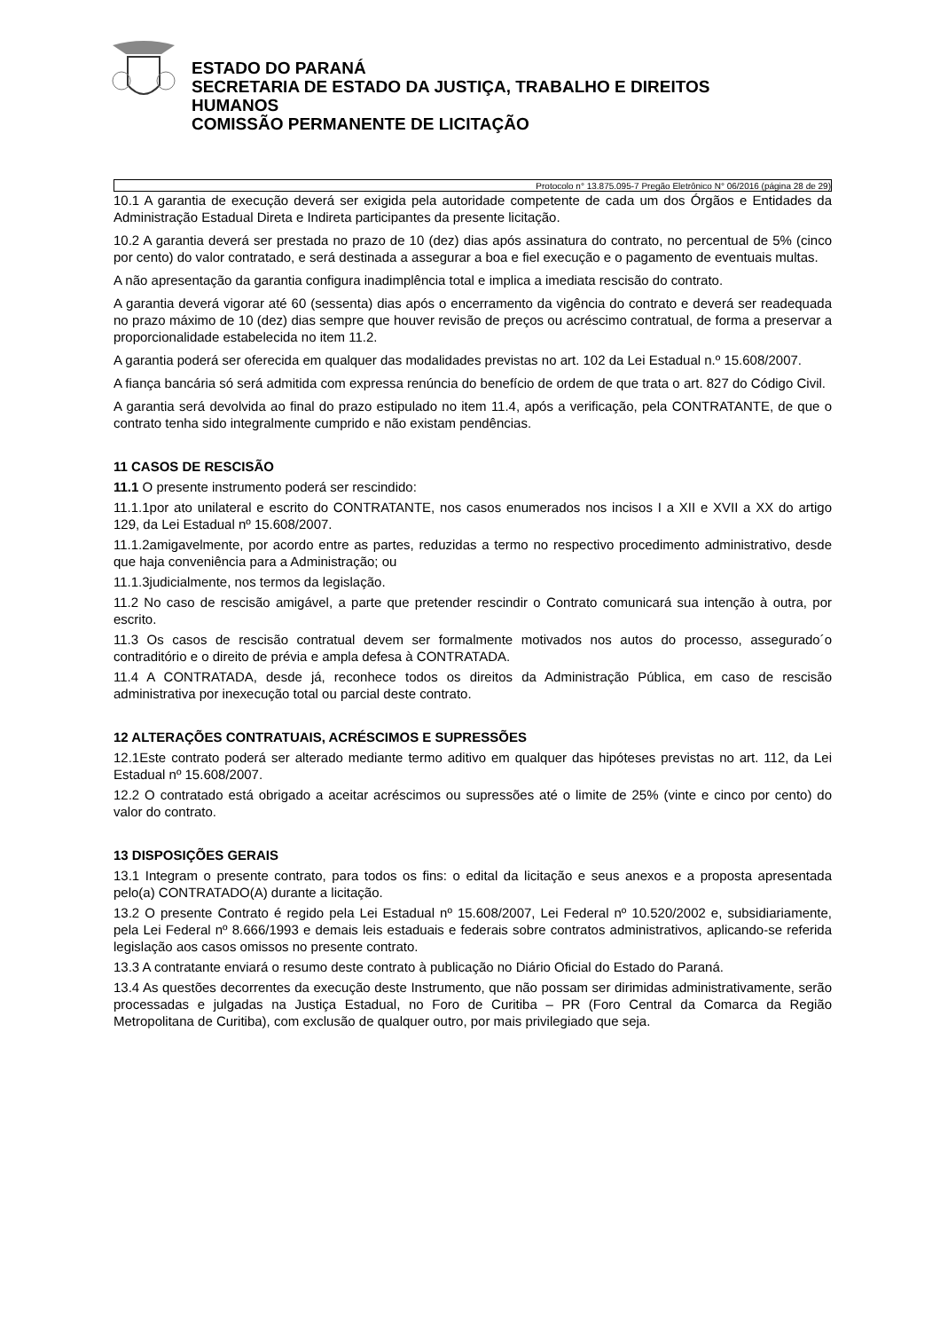ESTADO DO PARANÁ
SECRETARIA DE ESTADO DA JUSTIÇA, TRABALHO E DIREITOS
HUMANOS
COMISSÃO PERMANENTE DE LICITAÇÃO
Protocolo n° 13.875.095-7 Pregão Eletrônico N° 06/2016 (página 28 de 29)
10.1 A garantia de execução deverá ser exigida pela autoridade competente de cada um dos Órgãos e Entidades da Administração Estadual Direta e Indireta participantes da presente licitação.
10.2 A garantia deverá ser prestada no prazo de 10 (dez) dias após assinatura do contrato, no percentual de 5% (cinco por cento) do valor contratado, e será destinada a assegurar a boa e fiel execução e o pagamento de eventuais multas.
A não apresentação da garantia configura inadimplência total e implica a imediata rescisão do contrato.
A garantia deverá vigorar até 60 (sessenta) dias após o encerramento da vigência do contrato e deverá ser readequada no prazo máximo de 10 (dez) dias sempre que houver revisão de preços ou acréscimo contratual, de forma a preservar a proporcionalidade estabelecida no item 11.2.
A garantia poderá ser oferecida em qualquer das modalidades previstas no art. 102 da Lei Estadual n.º 15.608/2007.
A fiança bancária só será admitida com expressa renúncia do benefício de ordem de que trata o art. 827 do Código Civil.
A garantia será devolvida ao final do prazo estipulado no item 11.4, após a verificação, pela CONTRATANTE, de que o contrato tenha sido integralmente cumprido e não existam pendências.
11 CASOS DE RESCISÃO
11.1 O presente instrumento poderá ser rescindido:
11.1.1por ato unilateral e escrito do CONTRATANTE, nos casos enumerados nos incisos I a XII e XVII a XX do artigo 129, da Lei Estadual nº 15.608/2007.
11.1.2amigavelmente, por acordo entre as partes, reduzidas a termo no respectivo procedimento administrativo, desde que haja conveniência para a Administração; ou
11.1.3judicialmente, nos termos da legislação.
11.2 No caso de rescisão amigável, a parte que pretender rescindir o Contrato comunicará sua intenção à outra, por escrito.
11.3 Os casos de rescisão contratual devem ser formalmente motivados nos autos do processo, assegurado´o contraditório e o direito de prévia e ampla defesa à CONTRATADA.
11.4 A CONTRATADA, desde já, reconhece todos os direitos da Administração Pública, em caso de rescisão administrativa por inexecução total ou parcial deste contrato.
12 ALTERAÇÕES CONTRATUAIS, ACRÉSCIMOS E SUPRESSÕES
12.1Este contrato poderá ser alterado mediante termo aditivo em qualquer das hipóteses previstas no art. 112, da Lei Estadual nº 15.608/2007.
12.2 O contratado está obrigado a aceitar acréscimos ou supressões até o limite de 25% (vinte e cinco por cento) do valor do contrato.
13 DISPOSIÇÕES GERAIS
13.1 Integram o presente contrato, para todos os fins: o edital da licitação e seus anexos e a proposta apresentada pelo(a) CONTRATADO(A) durante a licitação.
13.2 O presente Contrato é regido pela Lei Estadual nº 15.608/2007, Lei Federal nº 10.520/2002 e, subsidiariamente, pela Lei Federal nº 8.666/1993 e demais leis estaduais e federais sobre contratos administrativos, aplicando-se referida legislação aos casos omissos no presente contrato.
13.3 A contratante enviará o resumo deste contrato à publicação no Diário Oficial do Estado do Paraná.
13.4 As questões decorrentes da execução deste Instrumento, que não possam ser dirimidas administrativamente, serão processadas e julgadas na Justiça Estadual, no Foro de Curitiba – PR (Foro Central da Comarca da Região Metropolitana de Curitiba), com exclusão de qualquer outro, por mais privilegiado que seja.